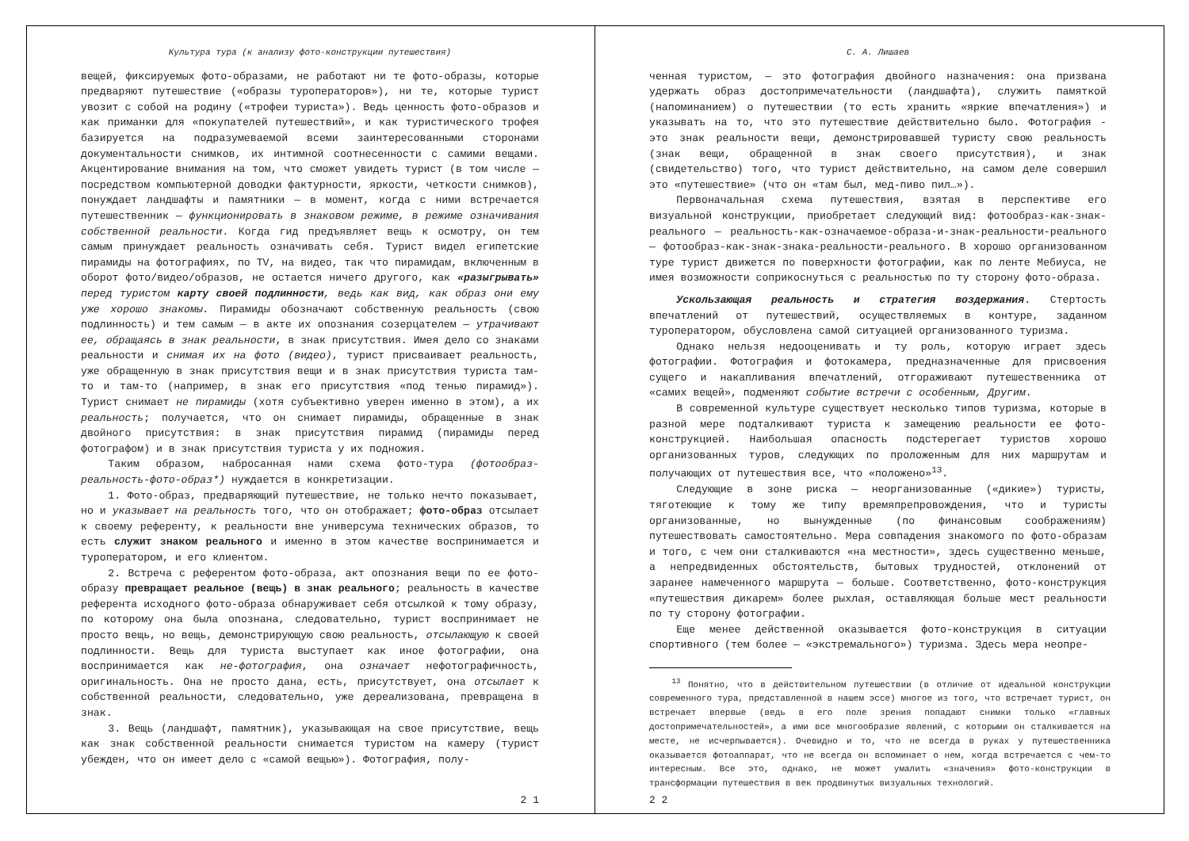Культура тура (к анализу фото-конструкции путешествия)
вещей, фиксируемых фото-образами, не работают ни те фото-образы, которые предваряют путешествие («образы туроператоров»), ни те, которые турист увозит с собой на родину («трофеи туриста»). Ведь ценность фото-образов и как приманки для «покупателей путешествий», и как туристического трофея базируется на подразумеваемой всеми заинтересованными сторонами документальности снимков, их интимной соотнесенности с самими вещами. Акцентирование внимания на том, что сможет увидеть турист (в том числе — посредством компьютерной доводки фактурности, яркости, четкости снимков), понуждает ландшафты и памятники — в момент, когда с ними встречается путешественник — функционировать в знаковом режиме, в режиме означивания собственной реальности. Когда гид предъявляет вещь к осмотру, он тем самым принуждает реальность означивать себя. Турист видел египетские пирамиды на фотографиях, по TV, на видео, так что пирамидам, включенным в оборот фото/видео/образов, не остается ничего другого, как «разыгрывать» перед туристом карту своей подлинности, ведь как вид, как образ они ему уже хорошо знакомы. Пирамиды обозначают собственную реальность (свою подлинность) и тем самым — в акте их опознания созерцателем — утрачивают ее, обращаясь в знак реальности, в знак присутствия. Имея дело со знаками реальности и снимая их на фото (видео), турист присваивает реальность, уже обращенную в знак присутствия вещи и в знак присутствия туриста там-то и там-то (например, в знак его присутствия «под тенью пирамид»). Турист снимает не пирамиды (хотя субъективно уверен именно в этом), а их реальность; получается, что он снимает пирамиды, обращенные в знак двойного присутствия: в знак присутствия пирамид (пирамиды перед фотографом) и в знак присутствия туриста у их подножия.
Таким образом, набросанная нами схема фото-тура (фотообраз-реальность-фото-образ*) нуждается в конкретизации.
1. Фото-образ, предваряющий путешествие, не только нечто показывает, но и указывает на реальность того, что он отображает; фото-образ отсылает к своему референту, к реальности вне универсума технических образов, то есть служит знаком реального и именно в этом качестве воспринимается и туроператором, и его клиентом.
2. Встреча с референтом фото-образа, акт опознания вещи по ее фото-образу превращает реальное (вещь) в знак реального; реальность в качестве референта исходного фото-образа обнаруживает себя отсылкой к тому образу, по которому она была опознана, следовательно, турист воспринимает не просто вещь, но вещь, демонстрирующую свою реальность, отсылающую к своей подлинности. Вещь для туриста выступает как иное фотографии, она воспринимается как не-фотография, она означает нефотографичность, оригинальность. Она не просто дана, есть, присутствует, она отсылает к собственной реальности, следовательно, уже дереализована, превращена в знак.
3. Вещь (ландшафт, памятник), указывающая на свое присутствие, вещь как знак собственной реальности снимается туристом на камеру (турист убежден, что он имеет дело с «самой вещью»). Фотография, полу-
2 1
С. А. Лишаев
ченная туристом, — это фотография двойного назначения: она призвана удержать образ достопримечательности (ландшафта), служить памяткой (напоминанием) о путешествии (то есть хранить «яркие впечатления») и указывать на то, что это путешествие действительно было. Фотография - это знак реальности вещи, демонстрировавшей туристу свою реальность (знак вещи, обращенной в знак своего присутствия), и знак (свидетельство) того, что турист действительно, на самом деле совершил это «путешествие» (что он «там был, мед-пиво пил…»).
Первоначальная схема путешествия, взятая в перспективе его визуальной конструкции, приобретает следующий вид: фотообраз-как-знак-реального — реальность-как-означаемое-образа-и-знак-реальности-реального— фотообраз-как-знак-знака-реальности-реального. В хорошо организованном туре турист движется по поверхности фотографии, как по ленте Мебиуса, не имея возможности соприкоснуться с реальностью по ту сторону фото-образа.
Ускользающая реальность и стратегия воздержания. Стертость впечатлений от путешествий, осуществляемых в контуре, заданном туроператором, обусловлена самой ситуацией организованного туризма.
Однако нельзя недооценивать и ту роль, которую играет здесь фотографии. Фотография и фотокамера, предназначенные для присвоения сущего и накапливания впечатлений, отгораживают путешественника от «самих вещей», подменяют событие встречи с особенным, Другим.
В современной культуре существует несколько типов туризма, которые в разной мере подталкивают туриста к замещению реальности ее фото-конструкцией. Наибольшая опасность подстерегает туристов хорошо организованных туров, следующих по проложенным для них маршрутам и получающих от путешествия все, что «положено»<sup>13</sup>.
Следующие в зоне риска — неорганизованные («дикие») туристы, тяготеющие к тому же типу времяпрепровождения, что и туристы организованные, но вынужденные (по финансовым соображениям) путешествовать самостоятельно. Мера совпадения знакомого по фото-образам и того, с чем они сталкиваются «на местности», здесь существенно меньше, а непредвиденных обстоятельств, бытовых трудностей, отклонений от заранее намеченного маршрута — больше. Соответственно, фото-конструкция «путешествия дикарем» более рыхлая, оставляющая больше мест реальности по ту сторону фотографии.
Еще менее действенной оказывается фото-конструкция в ситуации спортивного (тем более — «экстремального») туризма. Здесь мера неопре-
<sup>13</sup> Понятно, что в действительном путешествии (в отличие от идеальной конструкции современного тура, представленной в нашем эссе) многое из того, что встречает турист, он встречает впервые (ведь в его поле зрения попадают снимки только «главных достопримечательностей», а ими все многообразие явлений, с которыми он сталкивается на месте, не исчерпывается). Очевидно и то, что не всегда в руках у путешественника оказывается фотоаппарат, что не всегда он вспоминает о нем, когда встречается с чем-то интересным. Все это, однако, не может умалить «значения» фото-конструкции в трансформации путешествия в век продвинутых визуальных технологий.
2 2